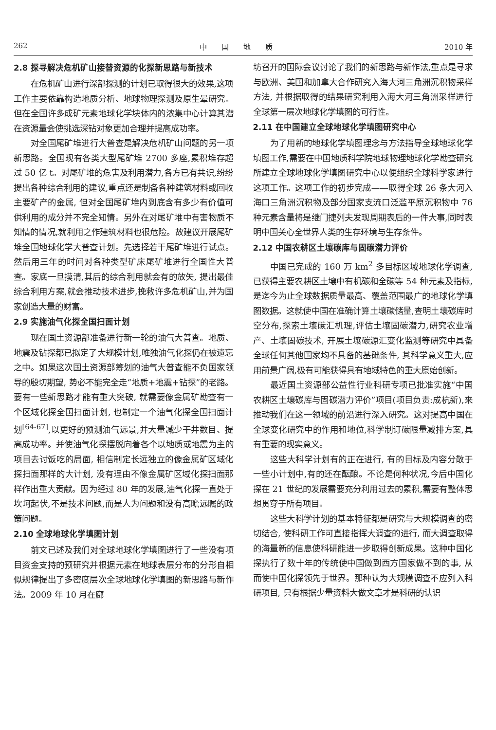262 中　　国　　地　　质 2010 年
2.8 探寻解决危机矿山接替资源的化探新思路与新技术
在危机矿山进行深部探测的计划已取得很大的效果,这项工作主要依靠构造地质分析、地球物理探测及原生晕研究。但在全国许多成矿元素地球化学块体内的浓集中心计算其潜在资源量会使挑选深钻对象更加合理并提高成功率。
对全国尾矿堆进行大普查是解决危机矿山问题的另一项新思路。全国现有各类大型尾矿堆 2700 多座,累积堆存超过 50 亿 t。对尾矿堆的危害及利用潜力,各方已有共识,纷纷提出各种综合利用的建议,重点还是制备各种建筑材料或回收主要矿产的金属, 但对全国尾矿堆内到底含有多少有价值可供利用的成分并不完全知情。另外在对尾矿堆中有害物质不知情的情况,就利用之作建筑材料也很危险。故建议开展尾矿堆全国地球化学大普查计划。先选择若干尾矿堆进行试点。然后用三年的时间对各种类型矿床尾矿堆进行全国性大普查。家底一旦摸清,其后的综合利用就会有的放矢, 提出最佳综合利用方案,就会推动技术进步,挽救许多危机矿山,并为国家创造大量的财富。
2.9 实施油气化探全国扫面计划
现在国土资源部准备进行新一轮的油气大普查。地质、地震及钻探都已拟定了大规模计划,唯独油气化探仍在被遗忘之中。如果这次国土资源部筹划的油气大普查能不负国家领导的殷切期望, 势必不能完全走“地质+地震+钻探”的老路。要有一些新思路才能有重大突破, 就需要像金属矿勘查有一个区域化探全国扫面计划, 也制定一个油气化探全国扫面计划<sup>[64-67]</sup>,以更好的预测油气远景,并大量减少干井数目、提高成功率。并使油气化探摆脱向着各个以地质或地震为主的项目去讨饭吃的局面, 相信制定长远独立的像金属矿区域化探扫面那样的大计划, 没有理由不像金属矿区域化探扫面那样作出重大贡献。因为经过 80 年的发展,油气化探一直处于坎坷起伏,不是技术问题,而是人为问题和没有高瞻远瞩的政策问题。
2.10 全球地球化学填图计划
前文已述及我们对全球地球化学填图进行了一些没有项目资金支持的预研究并根据元素在地球表层分布的分形自相似规律提出了多密度层次全球地球化学填图的新思路与新作法。2009 年 10 月在廊
坊召开的国际会议讨论了我们的新思路与新作法,重点是寻求与欧洲、美国和加拿大合作研究入海大河三角洲沉积物采样方法, 并根据取得的结果研究利用入海大河三角洲采样进行全球第一层次地球化学填图的可行性。
2.11 在中国建立全球地球化学填图研究中心
为了用新的地球化学填图理念与方法指导全球地球化学填图工作,需要在中国地质科学院地球物理地球化学勘查研究所建立全球地球化学填图研究中心以便组织全球科学家进行这项工作。这项工作的初步完成——取得全球 26 条大河入海口三角洲沉积物及部分国家支流口泛滥平原沉积物中 76 种元素含量将是继门捷列夫发现周期表后的一件大事,同时表明中国关心全世界人类的生存环境与生存条件。
2.12 中国农耕区土壤碳库与固碳潜力评价
中国已完成的 160 万 km<sup>2</sup> 多目标区域地球化学调查,已获得主要农耕区土壤中有机碳和全碳等 54 种元素及指标,是迄今为止全球数据质量最高、覆盖范围最广的地球化学填图数据。这就使中国在准确计算土壤碳储量,查明土壤碳库时空分布,探索土壤碳汇机理,评估土壤固碳潜力,研究农业增产、土壤固碳技术, 开展土壤碳源汇变化监测等研究中具备全球任何其他国家均不具备的基础条件, 其科学意义重大,应用前景广阔,极有可能获得具有地域特色的重大原始创新。
最近国土资源部公益性行业科研专项已批准实施“中国农耕区土壤碳库与固碳潜力评价”项目(项目负责:成杭新),来推动我们在这一领域的前沿进行深入研究。这对提高中国在全球变化研究中的作用和地位,科学制订碳限量减排方案,具有重要的现实意义。
这些大科学计划有的正在进行, 有的目标及内容分散于一些小计划中,有的还在酝酿。不论是何种状况,今后中国化探在 21 世纪的发展需要充分利用过去的累积,需要有整体思想贯穿于所有项目。
这些大科学计划的基本特征都是研究与大规模调查的密切结合, 使科研工作可直接指挥大调查的进行, 而大调查取得的海量新的信息使科研能进一步取得创新成果。这种中国化探执行了数十年的传统使中国做到西方国家做不到的事, 从而使中国化探领先于世界。那种认为大规模调查不应列入科研项目, 只有根据少量资料大做文章才是科研的认识